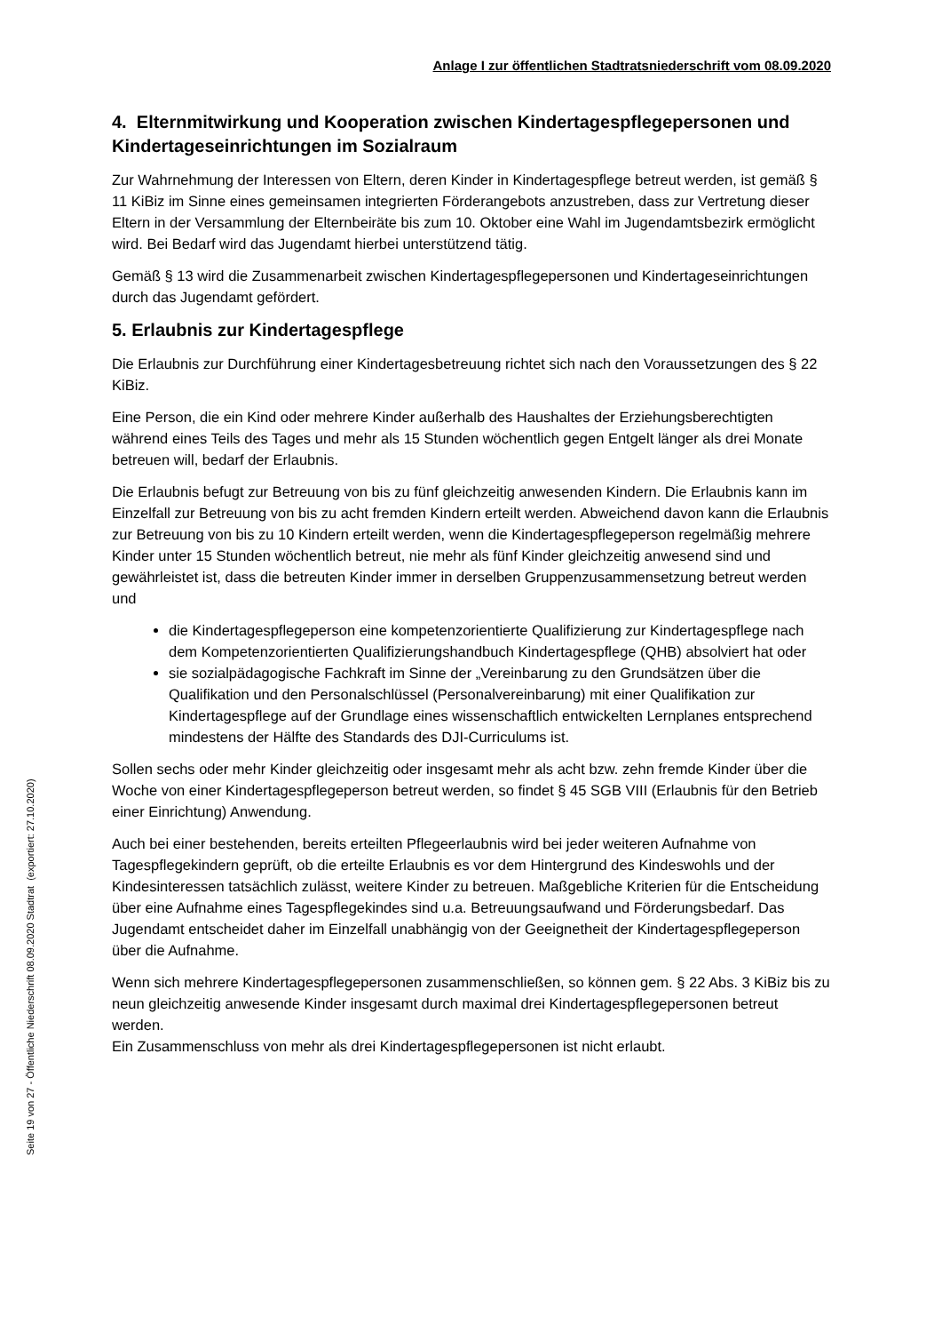Anlage I zur öffentlichen Stadtratsniederschrift vom 08.09.2020
4. Elternmitwirkung und Kooperation zwischen Kindertagespflegepersonen und Kindertageseinrichtungen im Sozialraum
Zur Wahrnehmung der Interessen von Eltern, deren Kinder in Kindertagespflege betreut werden, ist gemäß § 11 KiBiz im Sinne eines gemeinsamen integrierten Förderangebots anzustreben, dass zur Vertretung dieser Eltern in der Versammlung der Elternbeiräte bis zum 10. Oktober eine Wahl im Jugendamtsbezirk ermöglicht wird. Bei Bedarf wird das Jugendamt hierbei unterstützend tätig.
Gemäß § 13 wird die Zusammenarbeit zwischen Kindertagespflegepersonen und Kindertageseinrichtungen durch das Jugendamt gefördert.
5. Erlaubnis zur Kindertagespflege
Die Erlaubnis zur Durchführung einer Kindertagesbetreuung richtet sich nach den Voraussetzungen des § 22 KiBiz.
Eine Person, die ein Kind oder mehrere Kinder außerhalb des Haushaltes der Erziehungsberechtigten während eines Teils des Tages und mehr als 15 Stunden wöchentlich gegen Entgelt länger als drei Monate betreuen will, bedarf der Erlaubnis.
Die Erlaubnis befugt zur Betreuung von bis zu fünf gleichzeitig anwesenden Kindern. Die Erlaubnis kann im Einzelfall zur Betreuung von bis zu acht fremden Kindern erteilt werden. Abweichend davon kann die Erlaubnis zur Betreuung von bis zu 10 Kindern erteilt werden, wenn die Kindertagespflegeperson regelmäßig mehrere Kinder unter 15 Stunden wöchentlich betreut, nie mehr als fünf Kinder gleichzeitig anwesend sind und gewährleistet ist, dass die betreuten Kinder immer in derselben Gruppenzusammensetzung betreut werden und
die Kindertagespflegeperson eine kompetenzorientierte Qualifizierung zur Kindertagespflege nach dem Kompetenzorientierten Qualifizierungshandbuch Kindertagespflege (QHB) absolviert hat oder
sie sozialpädagogische Fachkraft im Sinne der „Vereinbarung zu den Grundsätzen über die Qualifikation und den Personalschlüssel (Personalvereinbarung) mit einer Qualifikation zur Kindertagespflege auf der Grundlage eines wissenschaftlich entwickelten Lernplanes entsprechend mindestens der Hälfte des Standards des DJI-Curriculums ist.
Sollen sechs oder mehr Kinder gleichzeitig oder insgesamt mehr als acht bzw. zehn fremde Kinder über die Woche von einer Kindertagespflegeperson betreut werden, so findet § 45 SGB VIII (Erlaubnis für den Betrieb einer Einrichtung) Anwendung.
Auch bei einer bestehenden, bereits erteilten Pflegeerlaubnis wird bei jeder weiteren Aufnahme von Tagespflegekindern geprüft, ob die erteilte Erlaubnis es vor dem Hintergrund des Kindeswohls und der Kindesinteressen tatsächlich zulässt, weitere Kinder zu betreuen. Maßgebliche Kriterien für die Entscheidung über eine Aufnahme eines Tagespflegekindes sind u.a. Betreuungsaufwand und Förderungsbedarf. Das Jugendamt entscheidet daher im Einzelfall unabhängig von der Geeignetheit der Kindertagespflegeperson über die Aufnahme.
Wenn sich mehrere Kindertagespflegepersonen zusammenschließen, so können gem. § 22 Abs. 3 KiBiz bis zu neun gleichzeitig anwesende Kinder insgesamt durch maximal drei Kindertagespflegepersonen betreut werden.
Ein Zusammenschluss von mehr als drei Kindertagespflegepersonen ist nicht erlaubt.
Seite 19 von 27 - Öffentliche Niederschrift 08.09.2020 Stadtrat (exportiert: 27.10.2020)